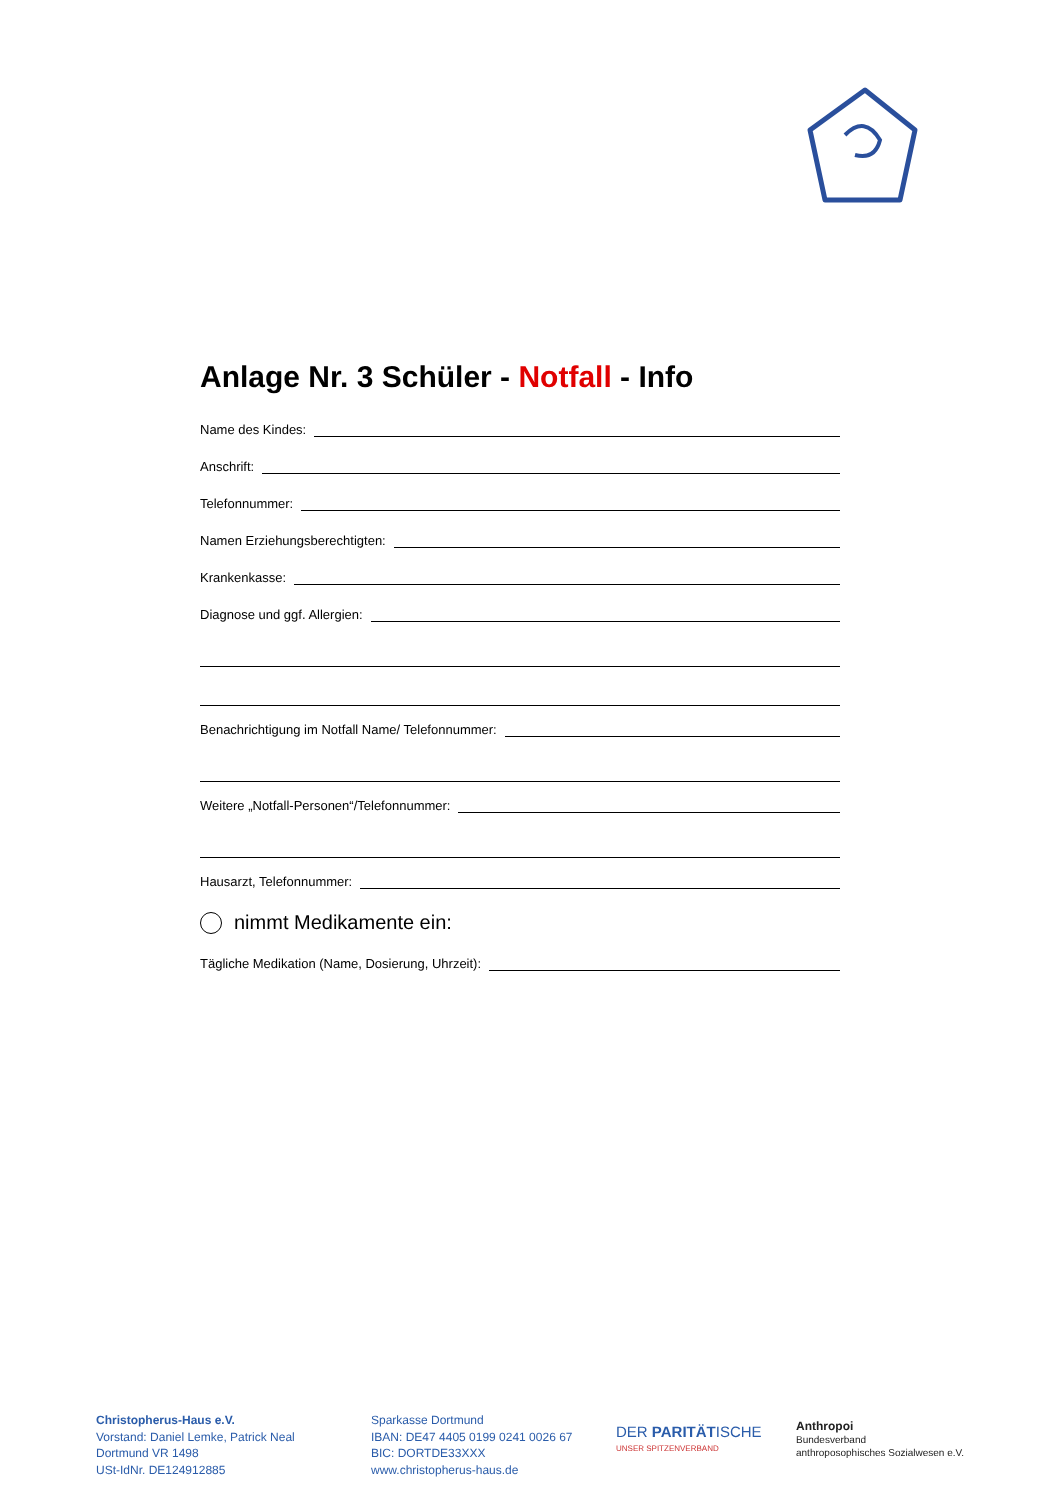Anlage Nr. 3 Schüler - Notfall - Info
Name des Kindes:
Anschrift:
Telefonnummer:
Namen Erziehungsberechtigten:
Krankenkasse:
Diagnose und ggf. Allergien:
Benachrichtigung im Notfall Name/ Telefonnummer:
Weitere „Notfall-Personen“/Telefonnummer:
Hausarzt, Telefonnummer:
nimmt Medikamente ein:
Tägliche Medikation (Name, Dosierung, Uhrzeit):
Christopherus-Haus e.V.
Vorstand: Daniel Lemke, Patrick Neal
Dortmund VR 1498
USt-IdNr. DE124912885
Sparkasse Dortmund
IBAN: DE47 4405 0199 0241 0026 67
BIC: DORTDE33XXX
www.christopherus-haus.de
DER PARITÄTISCHE
UNSER SPITZENVERBAND
Anthropoi
Bundesverband
anthroposophisches Sozialwesen e.V.